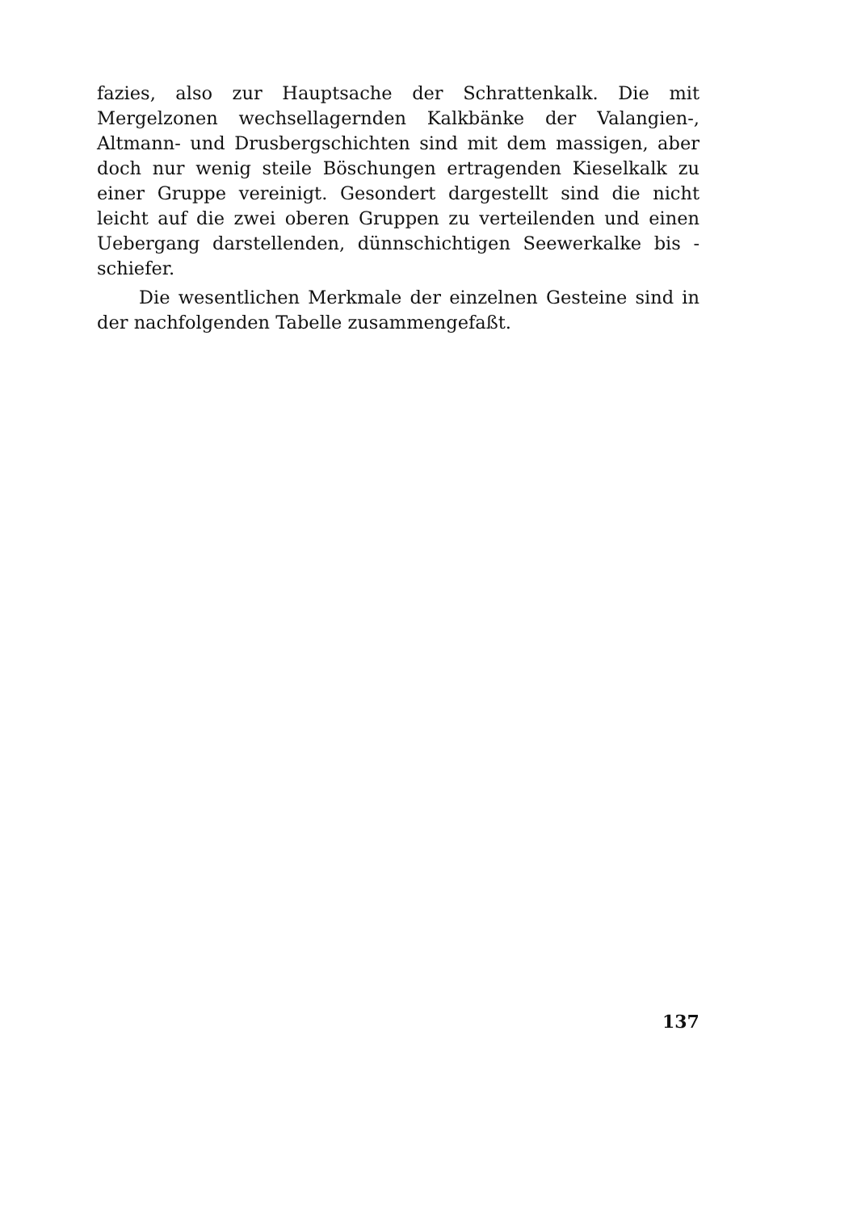fazies, also zur Hauptsache der Schrattenkalk. Die mit Mergelzonen wechsellagernden Kalkbänke der Valangien-, Altmann- und Drusberg­schichten sind mit dem massigen, aber doch nur wenig steile Böschungen ertragenden Kieselkalk zu einer Gruppe vereinigt. Gesondert darge­stellt sind die nicht leicht auf die zwei oberen Gruppen zu verteilen­den und einen Uebergang darstellenden, dünnschichtigen Seewerkalke bis -schiefer.
Die wesentlichen Merkmale der einzelnen Gesteine sind in der nachfolgenden Tabelle zusammengefaßt.
137